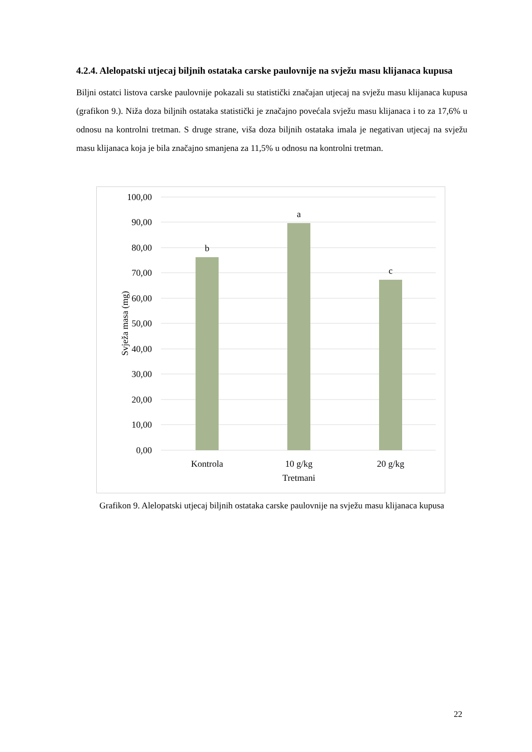4.2.4. Alelopatski utjecaj biljnih ostataka carske paulovnije na svježu masu klijanaca kupusa
Biljni ostatci listova carske paulovnije pokazali su statistički značajan utjecaj na svježu masu klijanaca kupusa (grafikon 9.). Niža doza biljnih ostataka statistički je značajno povećala svježu masu klijanaca i to za 17,6% u odnosu na kontrolni tretman. S druge strane, viša doza biljnih ostataka imala je negativan utjecaj na svježu masu klijanaca koja je bila značajno smanjena za 11,5% u odnosu na kontrolni tretman.
100,00
90,00
80,00
70,00
60,00
50,00
40,00
30,00
20,00
10,00
0,00
b
a
c
Kontrola
10 g/kg
20 g/kg
Tretmani
Svježa masa (mg)
Grafikon 9. Alelopatski utjecaj biljnih ostataka carske paulovnije na svježu masu klijanaca kupusa
22